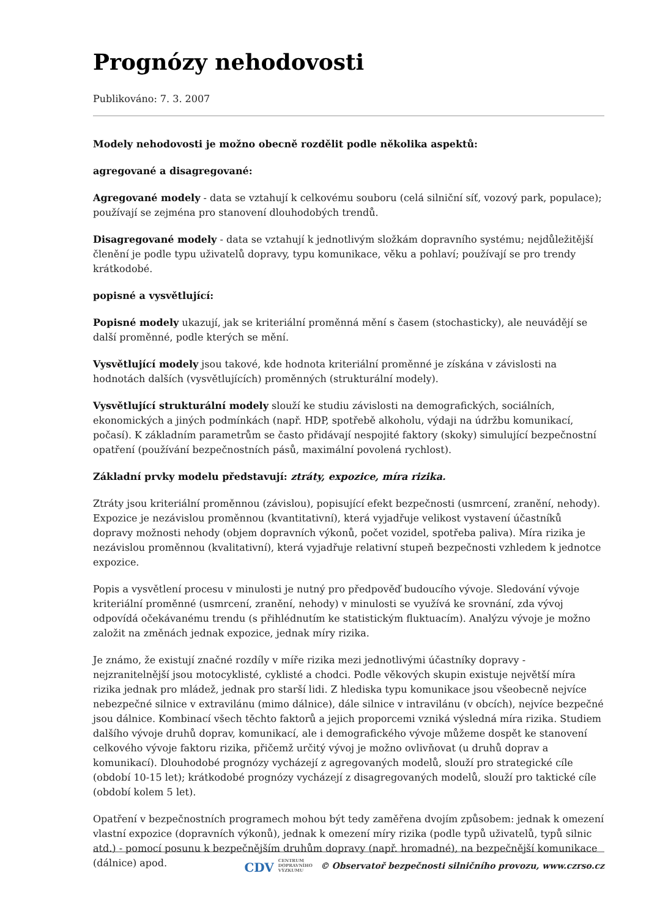Prognózy nehodovosti
Publikováno: 7. 3. 2007
Modely nehodovosti je možno obecně rozdělit podle několika aspektů:
agregované a disagregované:
Agregované modely - data se vztahují k celkovému souboru (celá silniční síť, vozový park, populace); používají se zejména pro stanovení dlouhodobých trendů.
Disagregované modely - data se vztahují k jednotlivým složkám dopravního systému; nejdůležitější členění je podle typu uživatelů dopravy, typu komunikace, věku a pohlaví; používají se pro trendy krátkodobé.
popisné a vysvětlující:
Popisné modely ukazují, jak se kriteriální proměnná mění s časem (stochasticky), ale neuvádějí se další proměnné, podle kterých se mění.
Vysvětlující modely jsou takové, kde hodnota kriteriální proměnné je získána v závislosti na hodnotách dalších (vysvětlujících) proměnných (strukturální modely).
Vysvětlující strukturální modely slouží ke studiu závislosti na demografických, sociálních, ekonomických a jiných podmínkách (např. HDP, spotřebě alkoholu, výdaji na údržbu komunikací, počasí). K základním parametrům se často přidávají nespojité faktory (skoky) simulující bezpečnostní opatření (používání bezpečnostních pásů, maximální povolená rychlost).
Základní prvky modelu představují: ztráty, expozice, míra rizika.
Ztráty jsou kriteriální proměnnou (závislou), popisující efekt bezpečnosti (usmrcení, zranění, nehody). Expozice je nezávislou proměnnou (kvantitativní), která vyjadřuje velikost vystavení účastníků dopravy možnosti nehody (objem dopravních výkonů, počet vozidel, spotřeba paliva). Míra rizika je nezávislou proměnnou (kvalitativní), která vyjadřuje relativní stupeň bezpečnosti vzhledem k jednotce expozice.
Popis a vysvětlení procesu v minulosti je nutný pro předpověď budoucího vývoje. Sledování vývoje kriteriální proměnné (usmrcení, zranění, nehody) v minulosti se využívá ke srovnání, zda vývoj odpovídá očekávanému trendu (s přihlédnutím ke statistickým fluktuacím). Analýzu vývoje je možno založit na změnách jednak expozice, jednak míry rizika.
Je známo, že existují značné rozdíly v míře rizika mezi jednotlivými účastníky dopravy - nejzranitelnější jsou motocyklisté, cyklisté a chodci. Podle věkových skupin existuje největší míra rizika jednak pro mládež, jednak pro starší lidi. Z hlediska typu komunikace jsou všeobecně nejvíce nebezpečné silnice v extravilánu (mimo dálnice), dále silnice v intravilánu (v obcích), nejvíce bezpečné jsou dálnice. Kombinací všech těchto faktorů a jejich proporcemi vzniká výsledná míra rizika. Studiem dalšího vývoje druhů doprav, komunikací, ale i demografického vývoje můžeme dospět ke stanovení celkového vývoje faktoru rizika, přičemž určitý vývoj je možno ovlivňovat (u druhů doprav a komunikací). Dlouhodobé prognózy vycházejí z agregovaných modelů, slouží pro strategické cíle (období 10-15 let); krátkodobé prognózy vycházejí z disagregovaných modelů, slouží pro taktické cíle (období kolem 5 let).
Opatření v bezpečnostních programech mohou být tedy zaměřena dvojím způsobem: jednak k omezení vlastní expozice (dopravních výkonů), jednak k omezení míry rizika (podle typů uživatelů, typů silnic atd.) - pomocí posunu k bezpečnějším druhům dopravy (např. hromadné), na bezpečnější komunikace (dálnice) apod.
CDV CENTRUM
DOPRAVNÍHO
VÝZKUMU © Observatoř bezpečnosti silničního provozu, www.czrso.cz